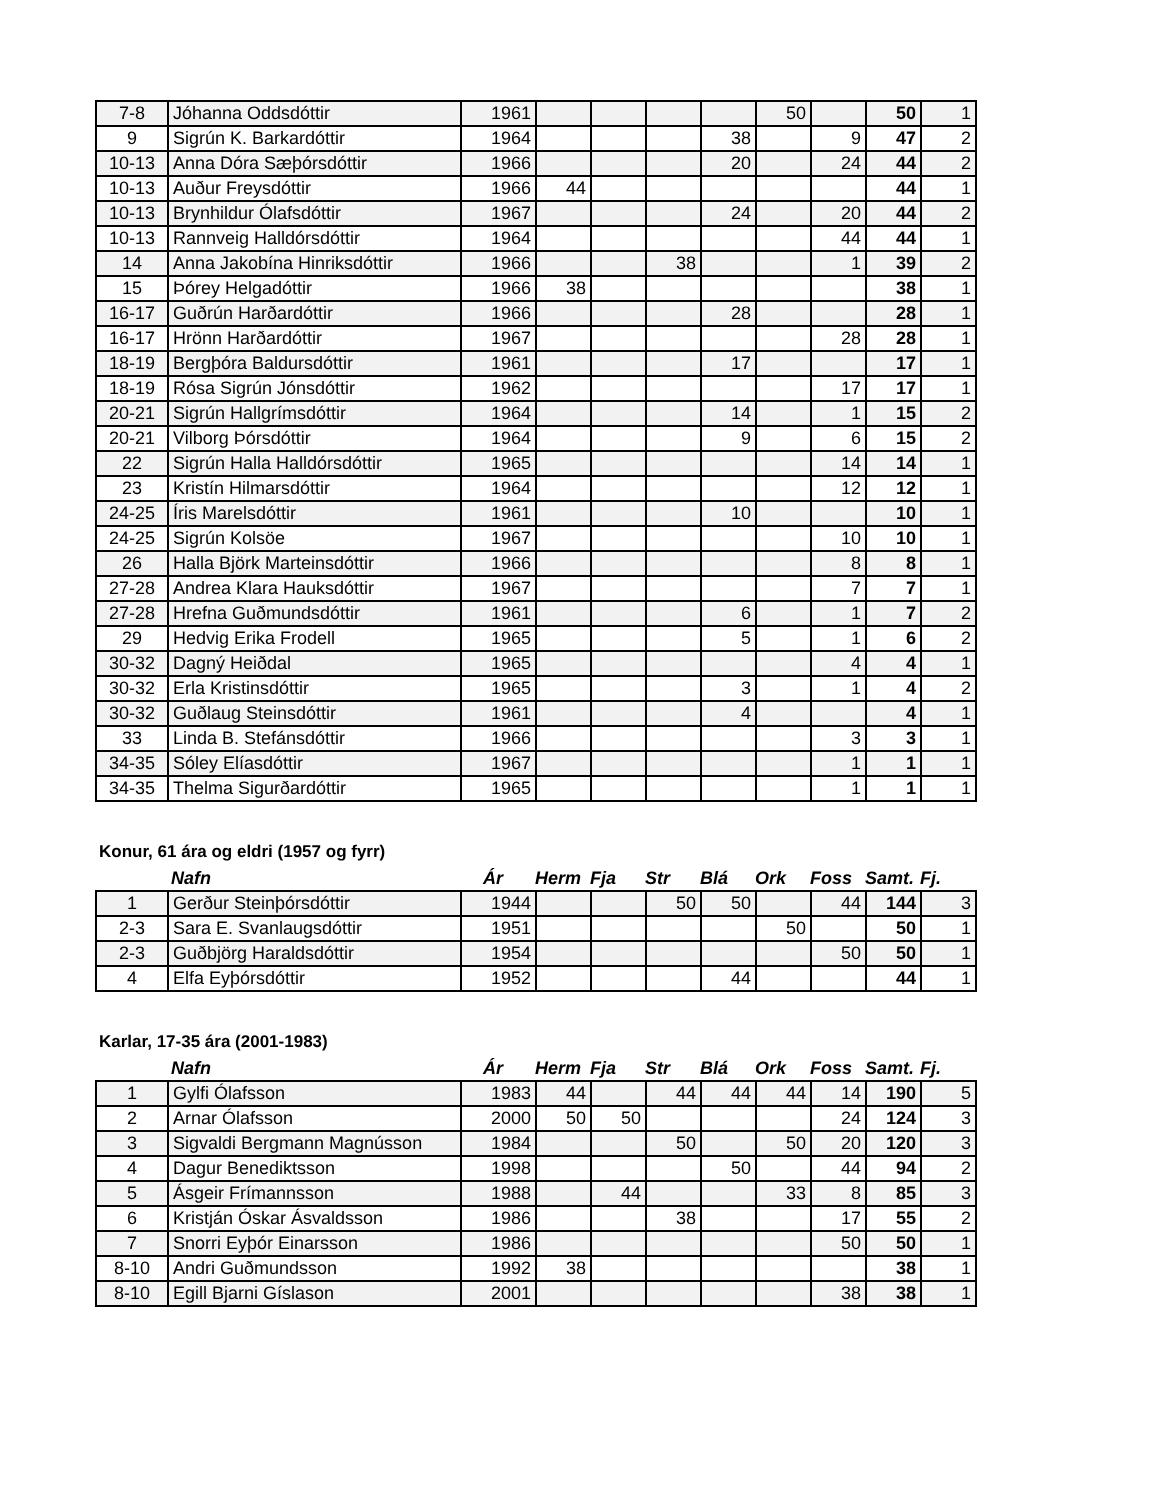| 7-8 | Jóhanna Oddsdóttir | 1961 | | | | | 50 | | 50 | 1 |
| 9 | Sigrún K. Barkardóttir | 1964 | | | | 38 | | 9 | 47 | 2 |
| 10-13 | Anna Dóra Sæþórsdóttir | 1966 | | | | 20 | | 24 | 44 | 2 |
| 10-13 | Auður Freysdóttir | 1966 | 44 | | | | | | 44 | 1 |
| 10-13 | Brynhildur Ólafsdóttir | 1967 | | | | 24 | | 20 | 44 | 2 |
| 10-13 | Rannveig Halldórsdóttir | 1964 | | | | | | 44 | 44 | 1 |
| 14 | Anna Jakobína Hinriksdóttir | 1966 | | | 38 | | | 1 | 39 | 2 |
| 15 | Þórey Helgadóttir | 1966 | 38 | | | | | | 38 | 1 |
| 16-17 | Guðrún Harðardóttir | 1966 | | | | 28 | | | 28 | 1 |
| 16-17 | Hrönn Harðardóttir | 1967 | | | | | | 28 | 28 | 1 |
| 18-19 | Bergþóra Baldursdóttir | 1961 | | | | 17 | | | 17 | 1 |
| 18-19 | Rósa Sigrún Jónsdóttir | 1962 | | | | | | 17 | 17 | 1 |
| 20-21 | Sigrún Hallgrímsdóttir | 1964 | | | | 14 | | 1 | 15 | 2 |
| 20-21 | Vilborg Þórsdóttir | 1964 | | | | 9 | | 6 | 15 | 2 |
| 22 | Sigrún Halla Halldórsdóttir | 1965 | | | | | | 14 | 14 | 1 |
| 23 | Kristín Hilmarsdóttir | 1964 | | | | | | 12 | 12 | 1 |
| 24-25 | Íris Marelsdóttir | 1961 | | | | 10 | | | 10 | 1 |
| 24-25 | Sigrún Kolsöe | 1967 | | | | | | 10 | 10 | 1 |
| 26 | Halla Björk Marteinsdóttir | 1966 | | | | | | 8 | 8 | 1 |
| 27-28 | Andrea Klara Hauksdóttir | 1967 | | | | | | 7 | 7 | 1 |
| 27-28 | Hrefna Guðmundsdóttir | 1961 | | | | 6 | | 1 | 7 | 2 |
| 29 | Hedvig Erika Frodell | 1965 | | | | 5 | | 1 | 6 | 2 |
| 30-32 | Dagný Heiðdal | 1965 | | | | | | 4 | 4 | 1 |
| 30-32 | Erla Kristinsdóttir | 1965 | | | | 3 | | 1 | 4 | 2 |
| 30-32 | Guðlaug Steinsdóttir | 1961 | | | | 4 | | | 4 | 1 |
| 33 | Linda B. Stefánsdóttir | 1966 | | | | | | 3 | 3 | 1 |
| 34-35 | Sóley Elíasdóttir | 1967 | | | | | | 1 | 1 | 1 |
| 34-35 | Thelma Sigurðardóttir | 1965 | | | | | | 1 | 1 | 1 |
Konur, 61 ára og eldri (1957 og fyrr)
Nafn Ár Herm Fja Str Blá Ork Foss Samt. Fj.
| 1 | Gerður Steinþórsdóttir | 1944 | | | 50 | 50 | | 44 | 144 | 3 |
| 2-3 | Sara E. Svanlaugsdóttir | 1951 | | | | | 50 | | 50 | 1 |
| 2-3 | Guðbjörg Haraldsdóttir | 1954 | | | | | | 50 | 50 | 1 |
| 4 | Elfa Eyþórsdóttir | 1952 | | | | 44 | | | 44 | 1 |
Karlar, 17-35 ára (2001-1983)
Nafn Ár Herm Fja Str Blá Ork Foss Samt. Fj.
| 1 | Gylfi Ólafsson | 1983 | 44 | | 44 | 44 | 44 | 14 | 190 | 5 |
| 2 | Arnar Ólafsson | 2000 | 50 | 50 | | | | 24 | 124 | 3 |
| 3 | Sigvaldi Bergmann Magnússon | 1984 | | | 50 | | 50 | 20 | 120 | 3 |
| 4 | Dagur Benediktsson | 1998 | | | | 50 | | 44 | 94 | 2 |
| 5 | Ásgeir Frímannsson | 1988 | | 44 | | | 33 | 8 | 85 | 3 |
| 6 | Kristján Óskar Ásvaldsson | 1986 | | | 38 | | | 17 | 55 | 2 |
| 7 | Snorri Eyþór Einarsson | 1986 | | | | | | 50 | 50 | 1 |
| 8-10 | Andri Guðmundsson | 1992 | 38 | | | | | | 38 | 1 |
| 8-10 | Egill Bjarni Gíslason | 2001 | | | | | | 38 | 38 | 1 |